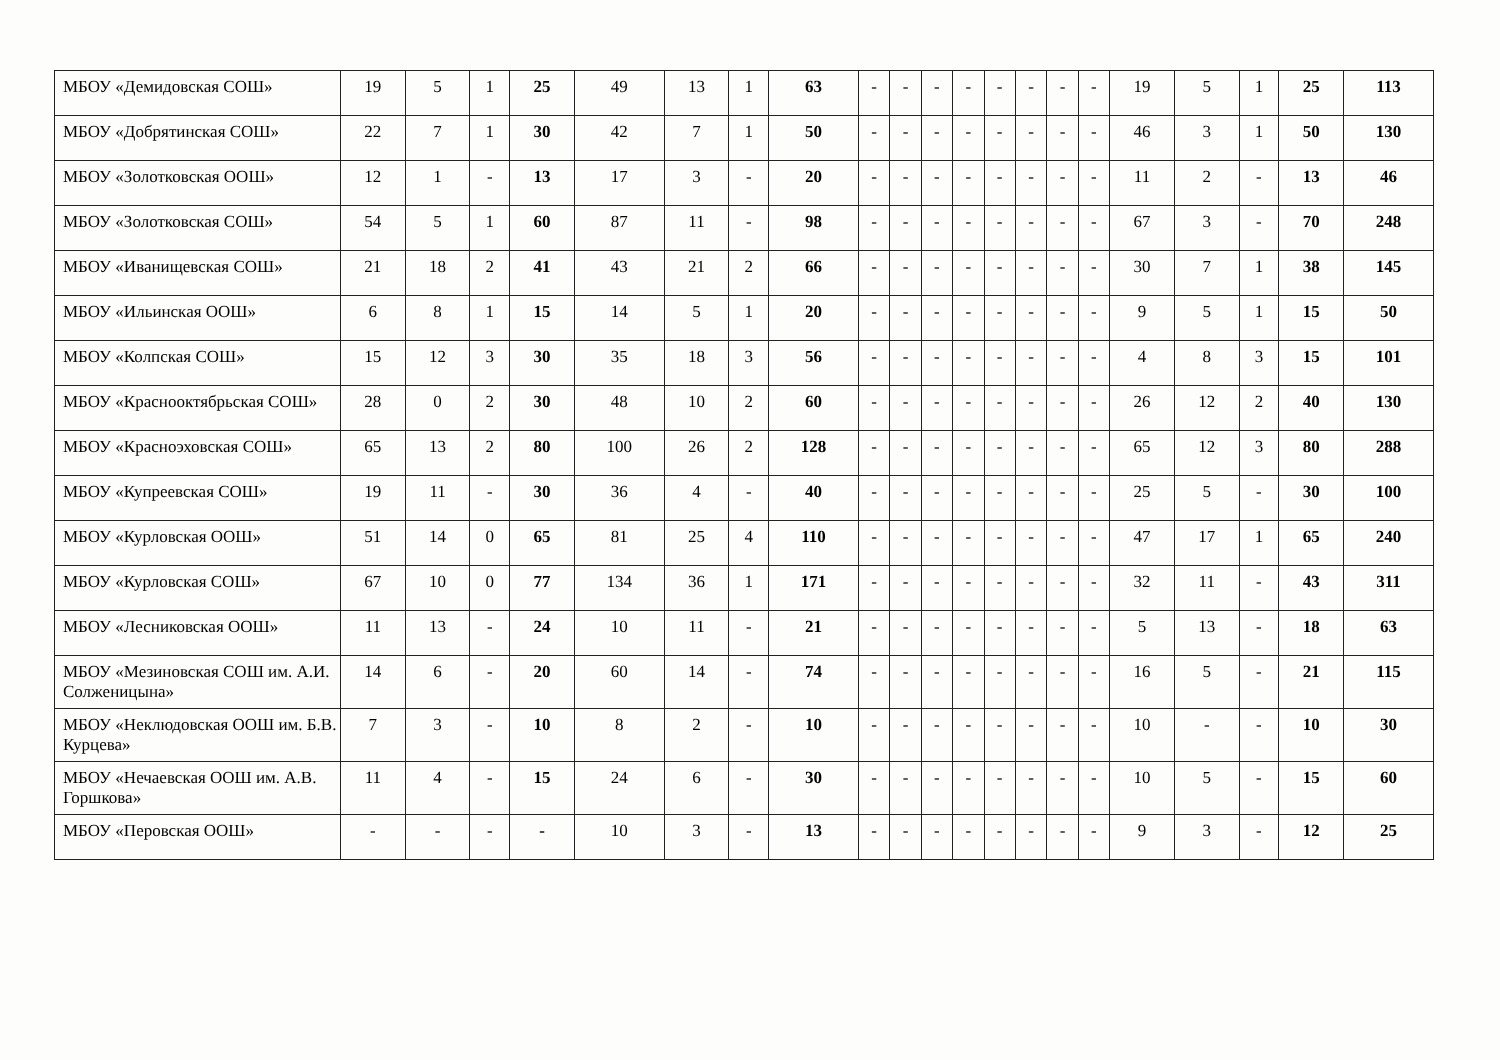| МБОУ «Демидовская СОШ» | 19 | 5 | 1 | 25 | 49 | 13 | 1 | 63 | - | - | - | - | - | - | - | - | 19 | 5 | 1 | 25 | 113 |
| МБОУ «Добрятинская СОШ» | 22 | 7 | 1 | 30 | 42 | 7 | 1 | 50 | - | - | - | - | - | - | - | - | 46 | 3 | 1 | 50 | 130 |
| МБОУ «Золотковская ООШ» | 12 | 1 | - | 13 | 17 | 3 | - | 20 | - | - | - | - | - | - | - | - | 11 | 2 | - | 13 | 46 |
| МБОУ «Золотковская СОШ» | 54 | 5 | 1 | 60 | 87 | 11 | - | 98 | - | - | - | - | - | - | - | - | 67 | 3 | - | 70 | 248 |
| МБОУ «Иванищевская СОШ» | 21 | 18 | 2 | 41 | 43 | 21 | 2 | 66 | - | - | - | - | - | - | - | - | 30 | 7 | 1 | 38 | 145 |
| МБОУ «Ильинская ООШ» | 6 | 8 | 1 | 15 | 14 | 5 | 1 | 20 | - | - | - | - | - | - | - | - | 9 | 5 | 1 | 15 | 50 |
| МБОУ «Колпская СОШ» | 15 | 12 | 3 | 30 | 35 | 18 | 3 | 56 | - | - | - | - | - | - | - | - | 4 | 8 | 3 | 15 | 101 |
| МБОУ «Краснооктябрьская СОШ» | 28 | 0 | 2 | 30 | 48 | 10 | 2 | 60 | - | - | - | - | - | - | - | - | 26 | 12 | 2 | 40 | 130 |
| МБОУ «Красноэховская СОШ» | 65 | 13 | 2 | 80 | 100 | 26 | 2 | 128 | - | - | - | - | - | - | - | - | 65 | 12 | 3 | 80 | 288 |
| МБОУ «Купреевская СОШ» | 19 | 11 | - | 30 | 36 | 4 | - | 40 | - | - | - | - | - | - | - | - | 25 | 5 | - | 30 | 100 |
| МБОУ «Курловская ООШ» | 51 | 14 | 0 | 65 | 81 | 25 | 4 | 110 | - | - | - | - | - | - | - | - | 47 | 17 | 1 | 65 | 240 |
| МБОУ «Курловская СОШ» | 67 | 10 | 0 | 77 | 134 | 36 | 1 | 171 | - | - | - | - | - | - | - | - | 32 | 11 | - | 43 | 311 |
| МБОУ «Лесниковская ООШ» | 11 | 13 | - | 24 | 10 | 11 | - | 21 | - | - | - | - | - | - | - | - | 5 | 13 | - | 18 | 63 |
| МБОУ «Мезиновская СОШ им. А.И. Солженицына» | 14 | 6 | - | 20 | 60 | 14 | - | 74 | - | - | - | - | - | - | - | - | 16 | 5 | - | 21 | 115 |
| МБОУ «Неклюдовская ООШ им. Б.В. Курцева» | 7 | 3 | - | 10 | 8 | 2 | - | 10 | - | - | - | - | - | - | - | - | 10 | - | - | 10 | 30 |
| МБОУ «Нечаевская ООШ им. А.В. Горшкова» | 11 | 4 | - | 15 | 24 | 6 | - | 30 | - | - | - | - | - | - | - | - | 10 | 5 | - | 15 | 60 |
| МБОУ «Перовская ООШ» | - | - | - | - | 10 | 3 | - | 13 | - | - | - | - | - | - | - | - | 9 | 3 | - | 12 | 25 |